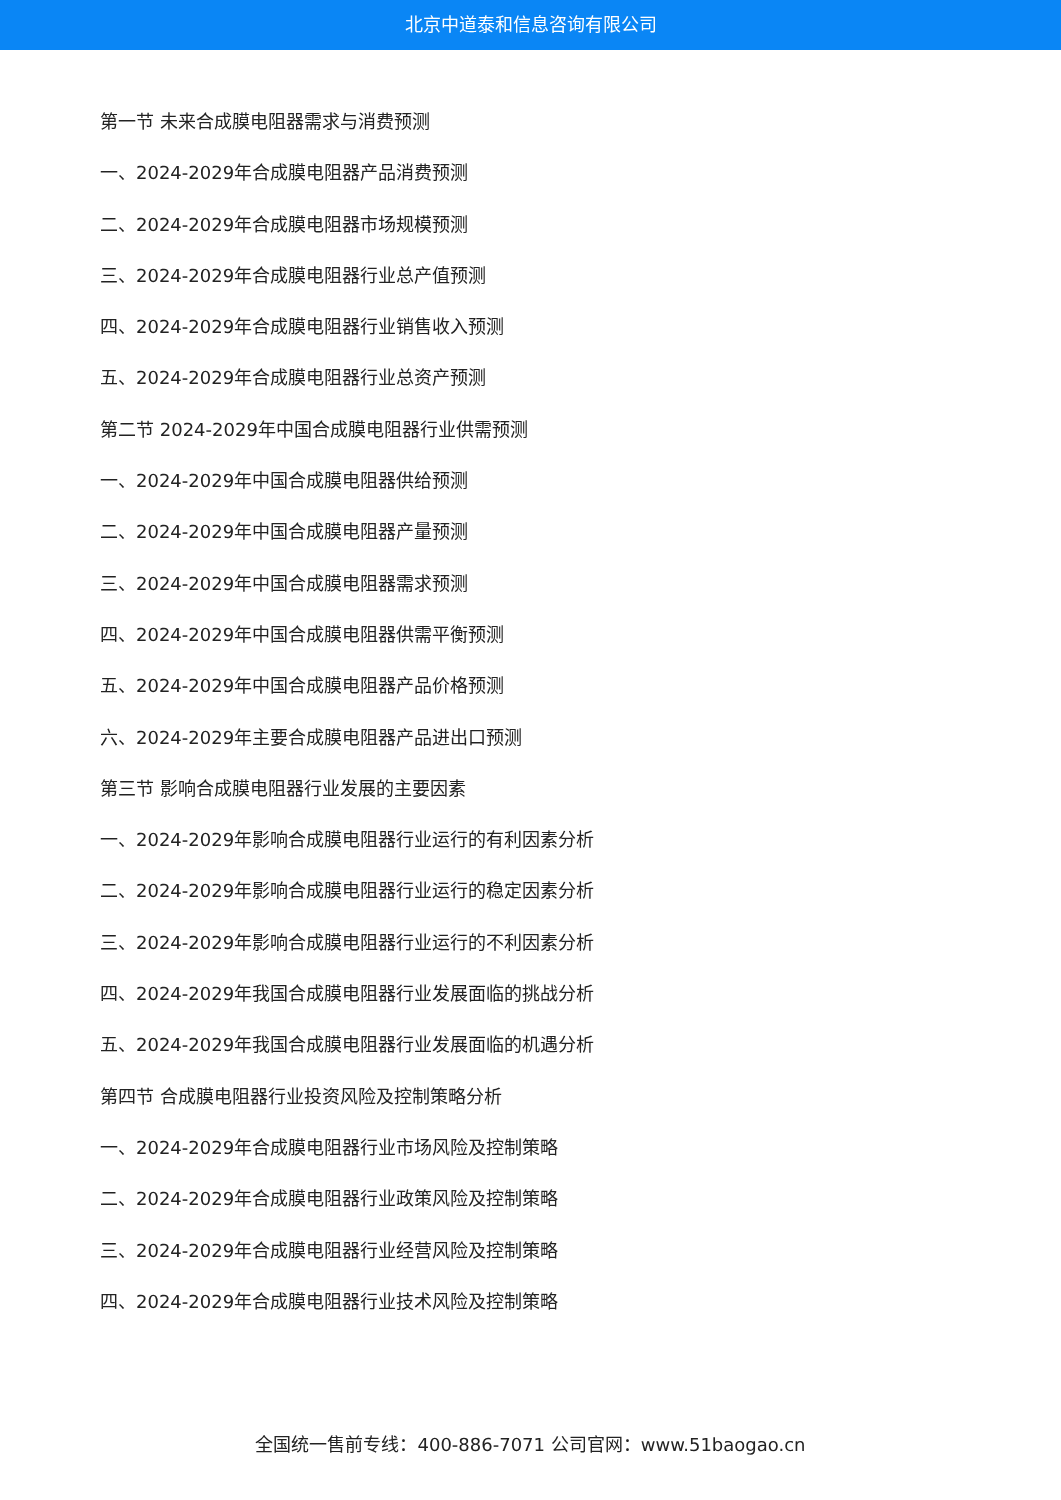北京中道泰和信息咨询有限公司
第一节 未来合成膜电阻器需求与消费预测
一、2024-2029年合成膜电阻器产品消费预测
二、2024-2029年合成膜电阻器市场规模预测
三、2024-2029年合成膜电阻器行业总产值预测
四、2024-2029年合成膜电阻器行业销售收入预测
五、2024-2029年合成膜电阻器行业总资产预测
第二节 2024-2029年中国合成膜电阻器行业供需预测
一、2024-2029年中国合成膜电阻器供给预测
二、2024-2029年中国合成膜电阻器产量预测
三、2024-2029年中国合成膜电阻器需求预测
四、2024-2029年中国合成膜电阻器供需平衡预测
五、2024-2029年中国合成膜电阻器产品价格预测
六、2024-2029年主要合成膜电阻器产品进出口预测
第三节 影响合成膜电阻器行业发展的主要因素
一、2024-2029年影响合成膜电阻器行业运行的有利因素分析
二、2024-2029年影响合成膜电阻器行业运行的稳定因素分析
三、2024-2029年影响合成膜电阻器行业运行的不利因素分析
四、2024-2029年我国合成膜电阻器行业发展面临的挑战分析
五、2024-2029年我国合成膜电阻器行业发展面临的机遇分析
第四节 合成膜电阻器行业投资风险及控制策略分析
一、2024-2029年合成膜电阻器行业市场风险及控制策略
二、2024-2029年合成膜电阻器行业政策风险及控制策略
三、2024-2029年合成膜电阻器行业经营风险及控制策略
四、2024-2029年合成膜电阻器行业技术风险及控制策略
全国统一售前专线：400-886-7071 公司官网：www.51baogao.cn